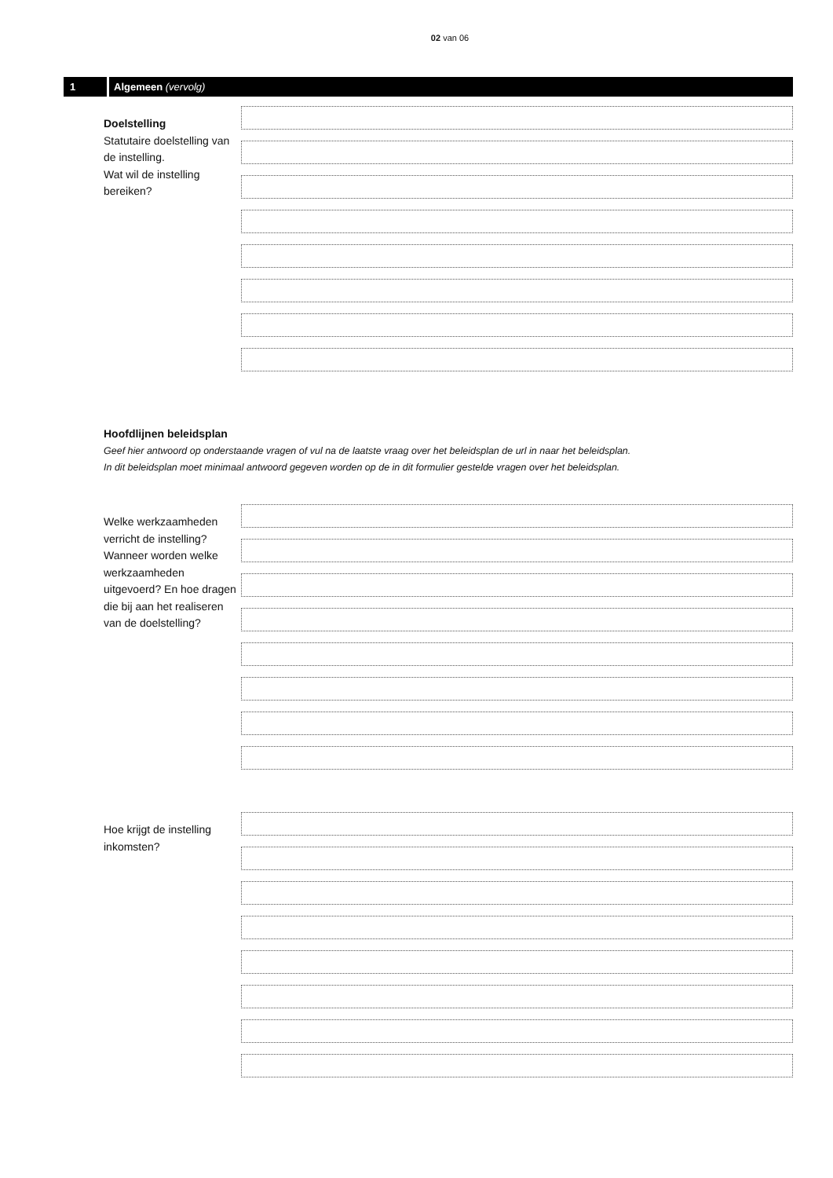02 van 06
1
Algemeen (vervolg)
Doelstelling
Statutaire doelstelling van de instelling.
Wat wil de instelling bereiken?
Hoofdlijnen beleidsplan
Geef hier antwoord op onderstaande vragen of vul na de laatste vraag over het beleidsplan de url in naar het beleidsplan.
In dit beleidsplan moet minimaal antwoord gegeven worden op de in dit formulier gestelde vragen over het beleidsplan.
Welke werkzaamheden verricht de instelling? Wanneer worden welke werkzaamheden uitgevoerd? En hoe dragen die bij aan het realiseren van de doelstelling?
Hoe krijgt de instelling inkomsten?